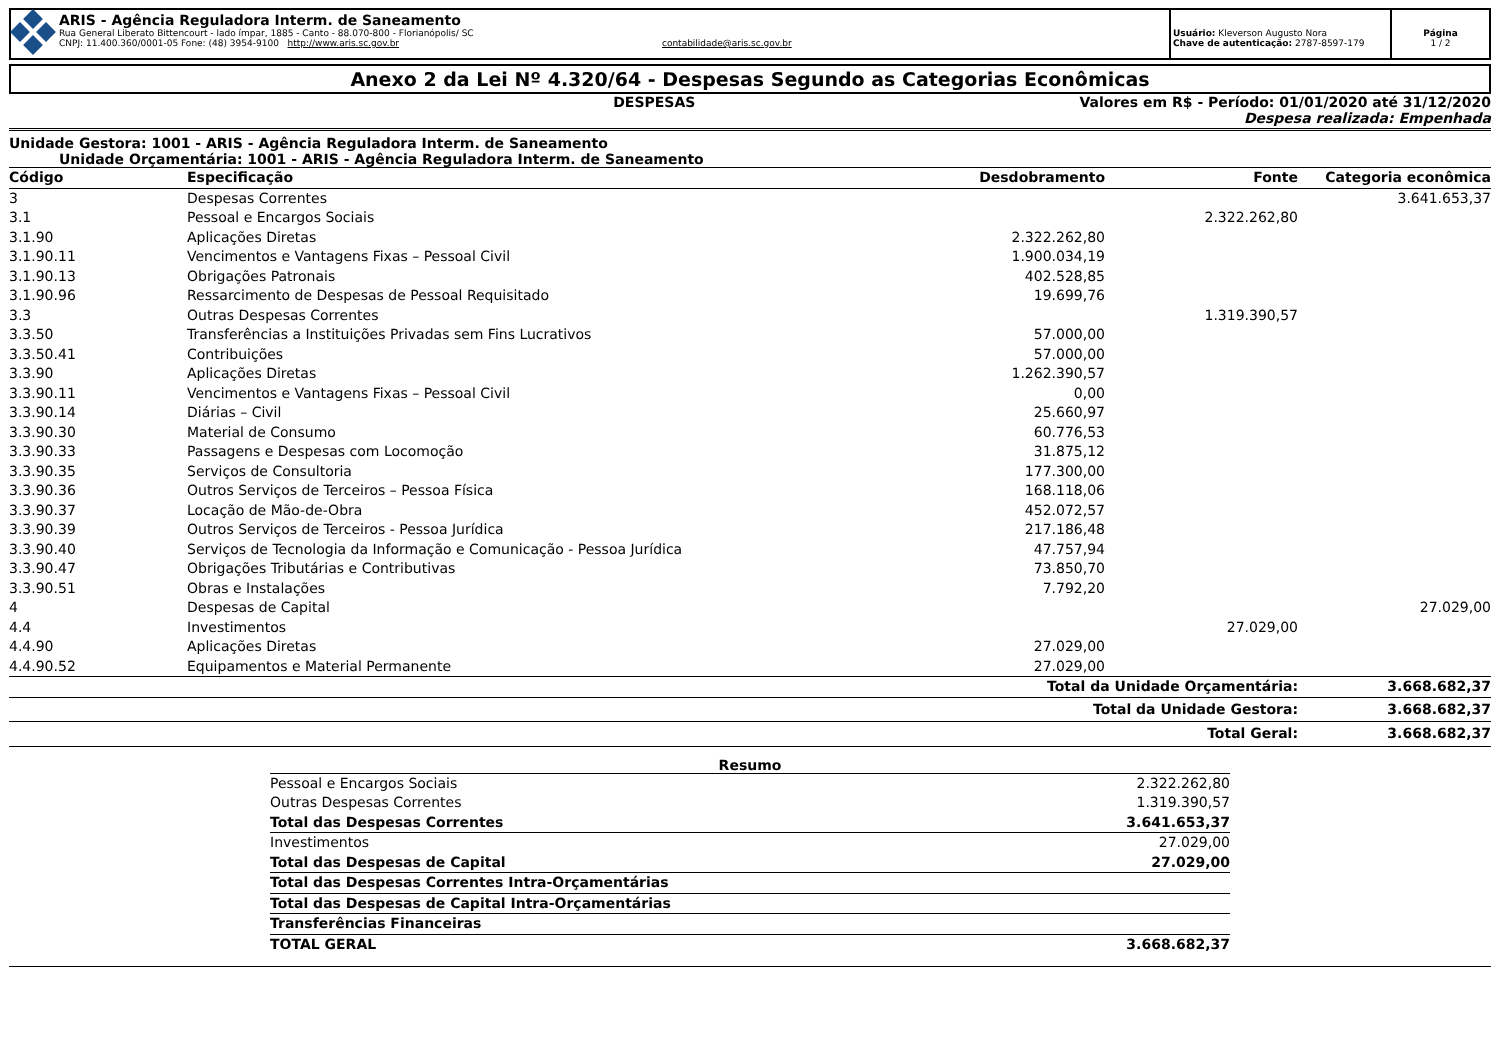ARIS - Agência Reguladora Interm. de Saneamento
Rua General Liberato Bittencourt - lado ímpar, 1885 - Canto - 88.070-800 - Florianópolis/ SC
CNPJ: 11.400.360/0001-05 Fone: (48) 3954-9100 http://www.aris.sc.gov.br contabilidade@aris.sc.gov.br
Usuário: Kleverson Augusto Nora
Chave de autenticação: 2787-8597-179
Página
1 / 2
Anexo 2 da Lei Nº 4.320/64 - Despesas Segundo as Categorias Econômicas
DESPESAS Valores em R$ - Período: 01/01/2020 até 31/12/2020
Despesa realizada: Empenhada
Unidade Gestora: 1001 - ARIS - Agência Reguladora Interm. de Saneamento
Unidade Orçamentária: 1001 - ARIS - Agência Reguladora Interm. de Saneamento
| Código | Especificação | Desdobramento | Fonte | Categoria econômica |
| --- | --- | --- | --- | --- |
| 3 | Despesas Correntes | | | 3.641.653,37 |
| 3.1 | Pessoal e Encargos Sociais | | 2.322.262,80 | |
| 3.1.90 | Aplicações Diretas | 2.322.262,80 | | |
| 3.1.90.11 | Vencimentos e Vantagens Fixas – Pessoal Civil | 1.900.034,19 | | |
| 3.1.90.13 | Obrigações Patronais | 402.528,85 | | |
| 3.1.90.96 | Ressarcimento de Despesas de Pessoal Requisitado | 19.699,76 | | |
| 3.3 | Outras Despesas Correntes | | 1.319.390,57 | |
| 3.3.50 | Transferências a Instituições Privadas sem Fins Lucrativos | 57.000,00 | | |
| 3.3.50.41 | Contribuições | 57.000,00 | | |
| 3.3.90 | Aplicações Diretas | 1.262.390,57 | | |
| 3.3.90.11 | Vencimentos e Vantagens Fixas – Pessoal Civil | 0,00 | | |
| 3.3.90.14 | Diárias – Civil | 25.660,97 | | |
| 3.3.90.30 | Material de Consumo | 60.776,53 | | |
| 3.3.90.33 | Passagens e Despesas com Locomoção | 31.875,12 | | |
| 3.3.90.35 | Serviços de Consultoria | 177.300,00 | | |
| 3.3.90.36 | Outros Serviços de Terceiros – Pessoa Física | 168.118,06 | | |
| 3.3.90.37 | Locação de Mão-de-Obra | 452.072,57 | | |
| 3.3.90.39 | Outros Serviços de Terceiros - Pessoa Jurídica | 217.186,48 | | |
| 3.3.90.40 | Serviços de Tecnologia da Informação e Comunicação - Pessoa Jurídica | 47.757,94 | | |
| 3.3.90.47 | Obrigações Tributárias e Contributivas | 73.850,70 | | |
| 3.3.90.51 | Obras e Instalações | 7.792,20 | | |
| 4 | Despesas de Capital | | | 27.029,00 |
| 4.4 | Investimentos | | 27.029,00 | |
| 4.4.90 | Aplicações Diretas | 27.029,00 | | |
| 4.4.90.52 | Equipamentos e Material Permanente | 27.029,00 | | |
| Total da Unidade Orçamentária: | | | | 3.668.682,37 |
| Total da Unidade Gestora: | | | | 3.668.682,37 |
| Total Geral: | | | | 3.668.682,37 |
Resumo
| Pessoal e Encargos Sociais | 2.322.262,80 |
| Outras Despesas Correntes | 1.319.390,57 |
| Total das Despesas Correntes | 3.641.653,37 |
| Investimentos | 27.029,00 |
| Total das Despesas de Capital | 27.029,00 |
| Total das Despesas Correntes Intra-Orçamentárias | |
| Total das Despesas de Capital Intra-Orçamentárias | |
| Transferências Financeiras | |
| TOTAL GERAL | 3.668.682,37 |